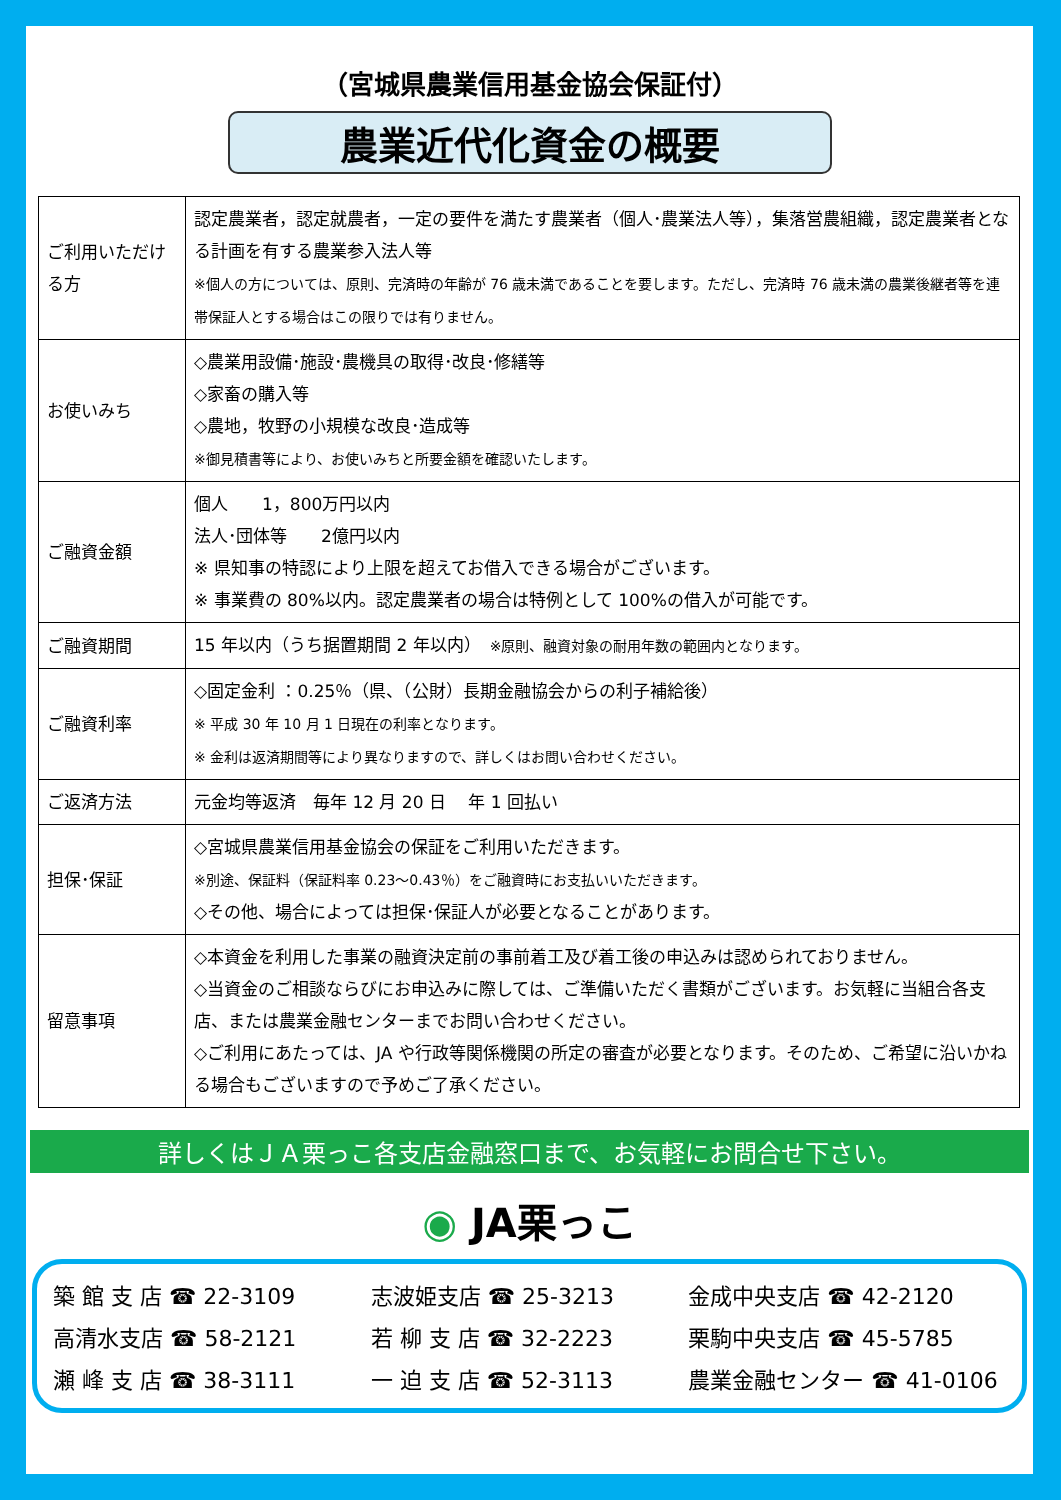（宮城県農業信用基金協会保証付）
農業近代化資金の概要
| ご利用いただける方 | 認定農業者，認定就農者，一定の要件を満たす農業者（個人･農業法人等），集落営農組織，認定農業者となる計画を有する農業参入法人等 ※個人の方については、原則、完済時の年齢が 76 歳未満であることを要します。ただし、完済時 76 歳未満の農業後継者等を連帯保証人とする場合はこの限りでは有りません。 |
| お使いみち | ◇農業用設備･施設･農機具の取得･改良･修繕等 ◇家畜の購入等 ◇農地，牧野の小規模な改良･造成等 ※御見積書等により、お使いみちと所要金額を確認いたします。 |
| ご融資金額 | 個人 1，800万円以内 法人･団体等 2億円以内 ※ 県知事の特認により上限を超えてお借入できる場合がございます。 ※ 事業費の 80%以内。認定農業者の場合は特例として 100%の借入が可能です。 |
| ご融資期間 | 15 年以内（うち据置期間 2 年以内） ※原則、融資対象の耐用年数の範囲内となります。 |
| ご融資利率 | ◇固定金利 ：0.25％（県、（公財）長期金融協会からの利子補給後） ※ 平成 30 年 10 月 1 日現在の利率となります。 ※ 金利は返済期間等により異なりますので、詳しくはお問い合わせください。 |
| ご返済方法 | 元金均等返済 毎年 12 月 20 日 年 1 回払い |
| 担保･保証 | ◇宮城県農業信用基金協会の保証をご利用いただきます。 ※別途、保証料（保証料率 0.23～0.43％）をご融資時にお支払いいただきます。 ◇その他、場合によっては担保･保証人が必要となることがあります。 |
| 留意事項 | ◇本資金を利用した事業の融資決定前の事前着工及び着工後の申込みは認められておりません。 ◇当資金のご相談ならびにお申込みに際しては、ご準備いただく書類がございます。お気軽に当組合各支店、または農業金融センターまでお問い合わせください。 ◇ご利用にあたっては、JA や行政等関係機関の所定の審査が必要となります。そのため、ご希望に沿いかねる場合もございますので予めご了承ください。 |
詳しくはＪＡ栗っこ各支店金融窓口まで、お気軽にお問合せ下さい。
◉ JA栗っこ
築 館 支 店 ☎ 22-3109
志波姫支店 ☎ 25-3213
金成中央支店 ☎ 42-2120
高清水支店 ☎ 58-2121
若 柳 支 店 ☎ 32-2223
栗駒中央支店 ☎ 45-5785
瀬 峰 支 店 ☎ 38-3111
一 迫 支 店 ☎ 52-3113
農業金融センター ☎ 41-0106